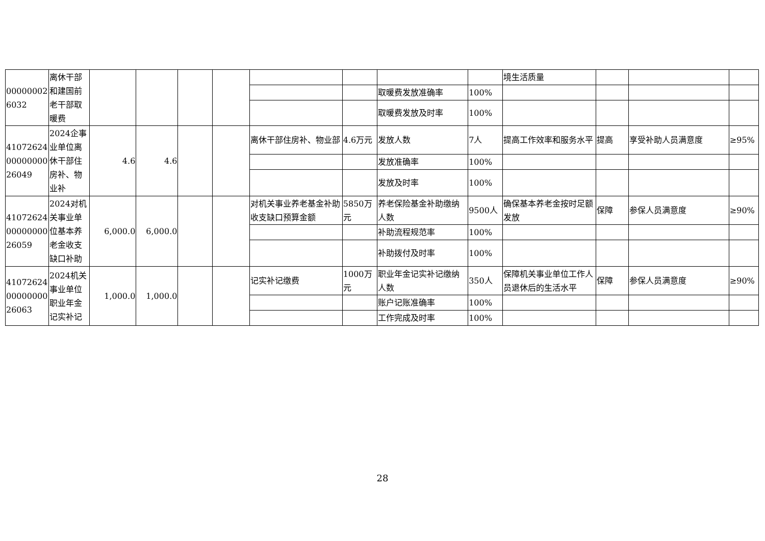| 000000026032 | 离休干部和建国前老干部取暖费 | | | | | | | | | 境生活质量 | | | |
| | | | | | | | | 取暖费发放准确率 | 100% | | | | |
| | | | | | | | | 取暖费发放及时率 | 100% | | | | |
| 410726240000000026049 | 2024企事业单位离休干部住房补、物业补 | 4.6 | 4.6 | | | 离休干部住房补、物业部 | 4.6万元 | 发放人数 | 7人 | 提高工作效率和服务水平 | 提高 | 享受补助人员满意度 | ≥95% |
| | | | | | | | | 发放准确率 | 100% | | | | |
| | | | | | | | | 发放及时率 | 100% | | | | |
| 410726240000000026059 | 2024对机关事业单位基本养老金收支缺口补助 | 6,000.0 | 6,000.0 | | | 对机关事业养老基金补助收支缺口预算金额 | 5850万元 | 养老保险基金补助缴纳人数 | 9500人 | 确保基本养老金按时足额发放 | 保障 | 参保人员满意度 | ≥90% |
| | | | | | | | | 补助流程规范率 | 100% | | | | |
| | | | | | | | | 补助拨付及时率 | 100% | | | | |
| 410726240000000026063 | 2024机关事业单位职业年金记实补记 | 1,000.0 | 1,000.0 | | | 记实补记缴费 | 1000万元 | 职业年金记实补记缴纳人数 | 350人 | 保障机关事业单位工作人员退休后的生活水平 | 保障 | 参保人员满意度 | ≥90% |
| | | | | | | | | 账户记账准确率 | 100% | | | | |
| | | | | | | | | 工作完成及时率 | 100% | | | | |
28